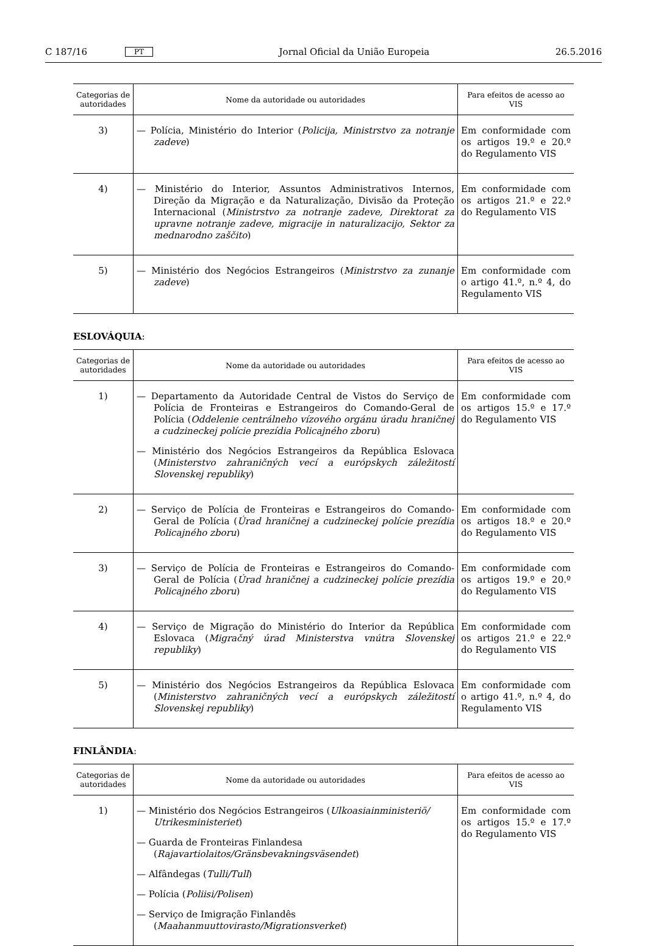C 187/16 PT Jornal Oficial da União Europeia 26.5.2016
| Categorias de autoridades | Nome da autoridade ou autoridades | Para efeitos de acesso ao VIS |
| --- | --- | --- |
| 3) | — Polícia, Ministério do Interior ( Policija, Ministrstvo za notranje zadeve ) | Em conformidade com os artigos 19.º e 20.º do Regulamento VIS |
| 4) | — Ministério do Interior, Assuntos Administrativos Internos, Direção da Migração e da Naturalização, Divisão da Proteção Internacional ( Ministrstvo za notranje zadeve, Direktorat za upravne notranje zadeve, migracije in naturalizacijo, Sektor za mednarodno zaščito ) | Em conformidade com os artigos 21.º e 22.º do Regulamento VIS |
| 5) | — Ministério dos Negócios Estrangeiros ( Ministrstvo za zunanje zadeve ) | Em conformidade com o artigo 41.º, n.º 4, do Regulamento VIS |
ESLOVÁQUIA:
| Categorias de autoridades | Nome da autoridade ou autoridades | Para efeitos de acesso ao VIS |
| --- | --- | --- |
| 1) | — Departamento da Autoridade Central de Vistos do Serviço de Polícia de Fronteiras e Estrangeiros do Comando-Geral de Polícia ( Oddelenie centrálneho vízového orgánu úradu hraničnej a cudzineckej polície prezídia Policajného zboru ) — Ministério dos Negócios Estrangeiros da República Eslovaca ( Ministerstvo zahraničných vecí a európskych záležitostí Slovenskej republiky ) | Em conformidade com os artigos 15.º e 17.º do Regulamento VIS |
| 2) | — Serviço de Polícia de Fronteiras e Estrangeiros do Comando-Geral de Polícia ( Úrad hraničnej a cudzineckej polície prezídia Policajného zboru ) | Em conformidade com os artigos 18.º e 20.º do Regulamento VIS |
| 3) | — Serviço de Polícia de Fronteiras e Estrangeiros do Comando-Geral de Polícia ( Úrad hraničnej a cudzineckej polície prezídia Policajného zboru ) | Em conformidade com os artigos 19.º e 20.º do Regulamento VIS |
| 4) | — Serviço de Migração do Ministério do Interior da República Eslovaca ( Migračný úrad Ministerstva vnútra Slovenskej republiky ) | Em conformidade com os artigos 21.º e 22.º do Regulamento VIS |
| 5) | — Ministério dos Negócios Estrangeiros da República Eslovaca ( Ministerstvo zahraničných vecí a európskych záležitostí Slovenskej republiky ) | Em conformidade com o artigo 41.º, n.º 4, do Regulamento VIS |
FINLÂNDIA:
| Categorias de autoridades | Nome da autoridade ou autoridades | Para efeitos de acesso ao VIS |
| --- | --- | --- |
| 1) | — Ministério dos Negócios Estrangeiros ( Ulkoasiainministeriö/ Utrikesministeriet ) — Guarda de Fronteiras Finlandesa ( Rajavartiolaitos/Gränsbevakningsväsendet ) — Alfândegas ( Tulli/Tull ) — Polícia ( Poliisi/Polisen ) — Serviço de Imigração Finlandês ( Maahanmuuttovirasto/Migrationsverket ) | Em conformidade com os artigos 15.º e 17.º do Regulamento VIS |